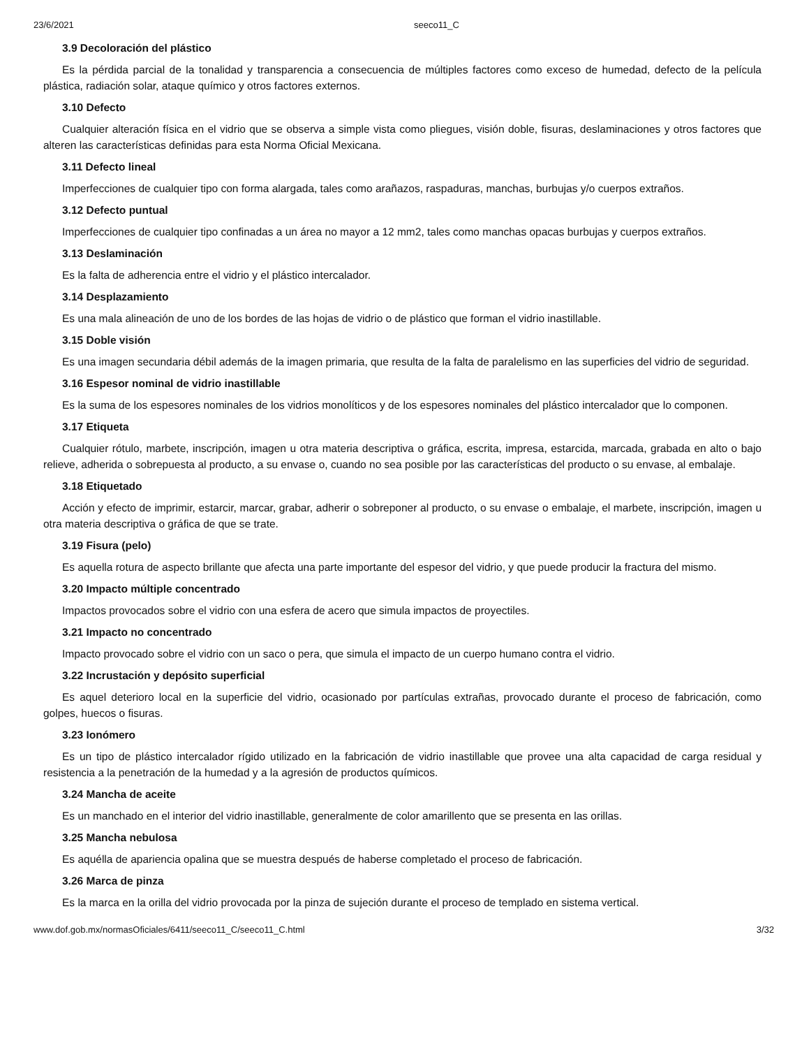23/6/2021 seeco11_C
3.9 Decoloración del plástico
Es la pérdida parcial de la tonalidad y transparencia a consecuencia de múltiples factores como exceso de humedad, defecto de la película plástica, radiación solar, ataque químico y otros factores externos.
3.10 Defecto
Cualquier alteración física en el vidrio que se observa a simple vista como pliegues, visión doble, fisuras, deslaminaciones y otros factores que alteren las características definidas para esta Norma Oficial Mexicana.
3.11 Defecto lineal
Imperfecciones de cualquier tipo con forma alargada, tales como arañazos, raspaduras, manchas, burbujas y/o cuerpos extraños.
3.12 Defecto puntual
Imperfecciones de cualquier tipo confinadas a un área no mayor a 12 mm2, tales como manchas opacas burbujas y cuerpos extraños.
3.13 Deslaminación
Es la falta de adherencia entre el vidrio y el plástico intercalador.
3.14 Desplazamiento
Es una mala alineación de uno de los bordes de las hojas de vidrio o de plástico que forman el vidrio inastillable.
3.15 Doble visión
Es una imagen secundaria débil además de la imagen primaria, que resulta de la falta de paralelismo en las superficies del vidrio de seguridad.
3.16 Espesor nominal de vidrio inastillable
Es la suma de los espesores nominales de los vidrios monolíticos y de los espesores nominales del plástico intercalador que lo componen.
3.17 Etiqueta
Cualquier rótulo, marbete, inscripción, imagen u otra materia descriptiva o gráfica, escrita, impresa, estarcida, marcada, grabada en alto o bajo relieve, adherida o sobrepuesta al producto, a su envase o, cuando no sea posible por las características del producto o su envase, al embalaje.
3.18 Etiquetado
Acción y efecto de imprimir, estarcir, marcar, grabar, adherir o sobreponer al producto, o su envase o embalaje, el marbete, inscripción, imagen u otra materia descriptiva o gráfica de que se trate.
3.19 Fisura (pelo)
Es aquella rotura de aspecto brillante que afecta una parte importante del espesor del vidrio, y que puede producir la fractura del mismo.
3.20 Impacto múltiple concentrado
Impactos provocados sobre el vidrio con una esfera de acero que simula impactos de proyectiles.
3.21 Impacto no concentrado
Impacto provocado sobre el vidrio con un saco o pera, que simula el impacto de un cuerpo humano contra el vidrio.
3.22 Incrustación y depósito superficial
Es aquel deterioro local en la superficie del vidrio, ocasionado por partículas extrañas, provocado durante el proceso de fabricación, como golpes, huecos o fisuras.
3.23 Ionómero
Es un tipo de plástico intercalador rígido utilizado en la fabricación de vidrio inastillable que provee una alta capacidad de carga residual y resistencia a la penetración de la humedad y a la agresión de productos químicos.
3.24 Mancha de aceite
Es un manchado en el interior del vidrio inastillable, generalmente de color amarillento que se presenta en las orillas.
3.25 Mancha nebulosa
Es aquélla de apariencia opalina que se muestra después de haberse completado el proceso de fabricación.
3.26 Marca de pinza
Es la marca en la orilla del vidrio provocada por la pinza de sujeción durante el proceso de templado en sistema vertical.
www.dof.gob.mx/normasOficiales/6411/seeco11_C/seeco11_C.html 3/32